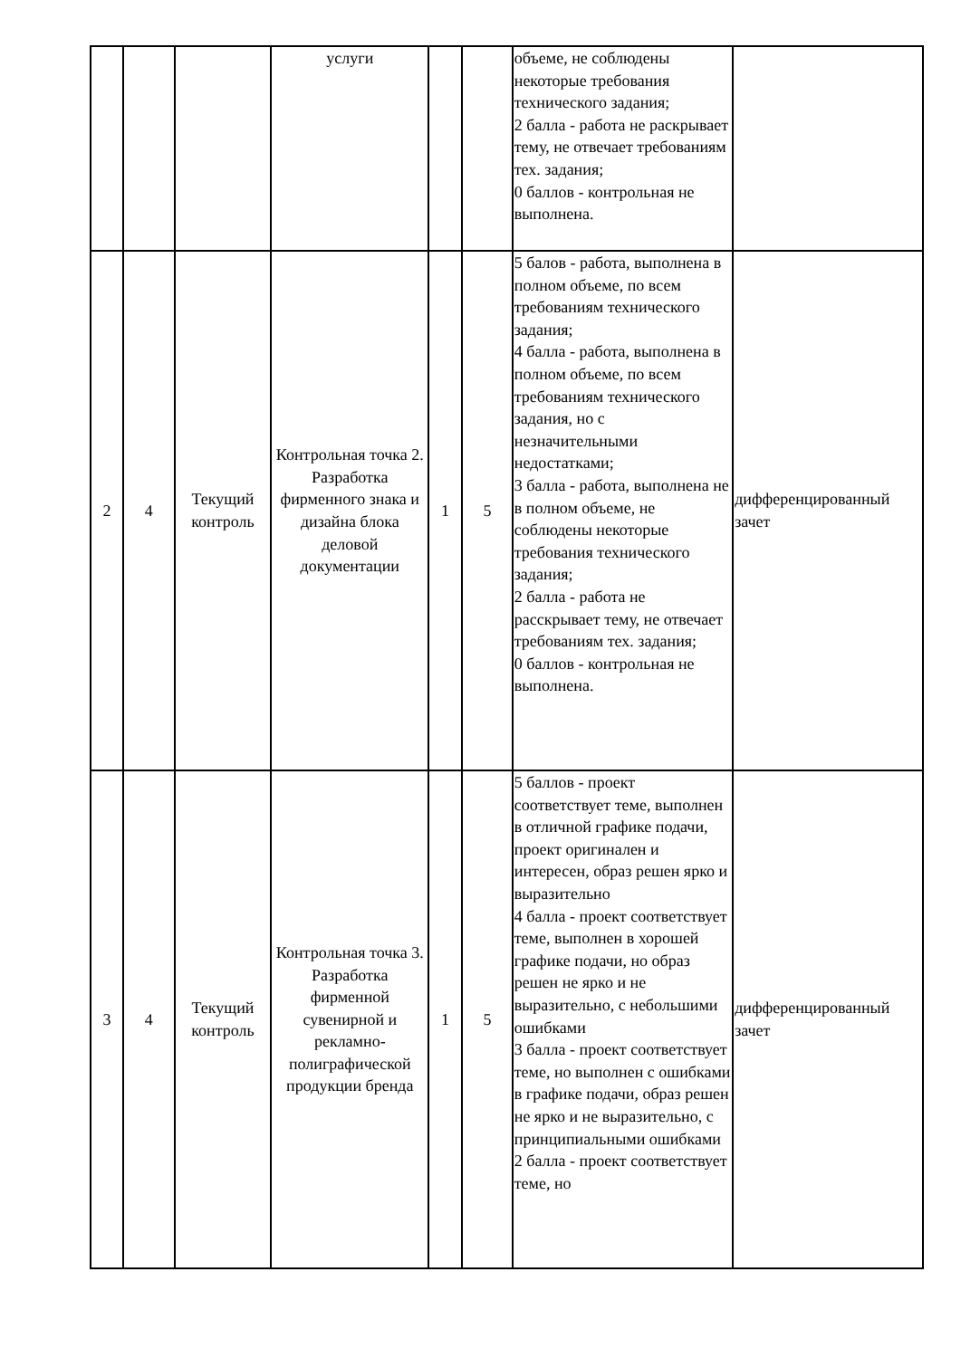| | | | услуги | | | объеме, не соблюдены некоторые требования технического задания; 2 балла - работа не раскрывает тему, не отвечает требованиям тех. задания; 0 баллов - контрольная не выполнена. | |
| 2 | 4 | Текущий контроль | Контрольная точка 2. Разработка фирменного знака и дизайна блока деловой документации | 1 | 5 | 5 балов - работа, выполнена в полном объеме, по всем требованиям технического задания; 4 балла - работа, выполнена в полном объеме, по всем требованиям технического задания, но с незначительными недостатками; 3 балла - работа, выполнена не в полном объеме, не соблюдены некоторые требования технического задания; 2 балла - работа не расскрывает тему, не отвечает требованиям тех. задания; 0 баллов - контрольная не выполнена. | дифференцированный зачет |
| 3 | 4 | Текущий контроль | Контрольная точка 3. Разработка фирменной сувенирной и рекламно-полиграфической продукции бренда | 1 | 5 | 5 баллов - проект соответствует теме, выполнен в отличной графике подачи, проект оригинален и интересен, образ решен ярко и выразительно 4 балла - проект соответствует теме, выполнен в хорошей графике подачи, но образ решен не ярко и не выразительно, с небольшими ошибками 3 балла - проект соответствует теме, но выполнен с ошибками в графике подачи, образ решен не ярко и не выразительно, с принципиальными ошибками 2 балла - проект соответствует теме, но | дифференцированный зачет |